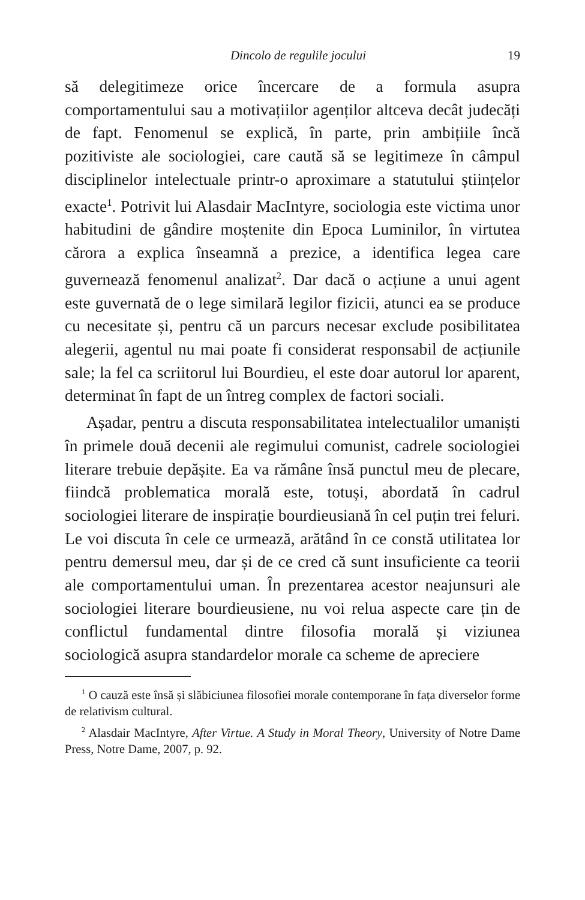Dincolo de regulile jocului 19
să delegitimeze orice încercare de a formula asupra comportamentului sau a motivațiilor agenților altceva decât judecăți de fapt. Fenomenul se explică, în parte, prin ambițiile încă pozitiviste ale sociologiei, care caută să se legitimeze în câmpul disciplinelor intelectuale printr-o aproximare a statutului științelor exacte<sup>1</sup>. Potrivit lui Alasdair MacIntyre, sociologia este victima unor habitudini de gândire moștenite din Epoca Luminilor, în virtutea cărora a explica înseamnă a prezice, a identifica legea care guvernează fenomenul analizat<sup>2</sup>. Dar dacă o acțiune a unui agent este guvernată de o lege similară legilor fizicii, atunci ea se produce cu necesitate și, pentru că un parcurs necesar exclude posibilitatea alegerii, agentul nu mai poate fi considerat responsabil de acțiunile sale; la fel ca scriitorul lui Bourdieu, el este doar autorul lor aparent, determinat în fapt de un întreg complex de factori sociali.
Așadar, pentru a discuta responsabilitatea intelectualilor umaniști în primele două decenii ale regimului comunist, cadrele sociologiei literare trebuie depășite. Ea va rămâne însă punctul meu de plecare, fiindcă problematica morală este, totuși, abordată în cadrul sociologiei literare de inspirație bourdieusiană în cel puțin trei feluri. Le voi discuta în cele ce urmează, arătând în ce constă utilitatea lor pentru demersul meu, dar și de ce cred că sunt insuficiente ca teorii ale comportamentului uman. În prezentarea acestor neajunsuri ale sociologiei literare bourdieusiene, nu voi relua aspecte care țin de conflictul fundamental dintre filosofia morală și viziunea sociologică asupra standardelor morale ca scheme de apreciere
<sup>1</sup> O cauză este însă și slăbiciunea filosofiei morale contemporane în fața diverselor forme de relativism cultural.
<sup>2</sup> Alasdair MacIntyre, After Virtue. A Study in Moral Theory, University of Notre Dame Press, Notre Dame, 2007, p. 92.